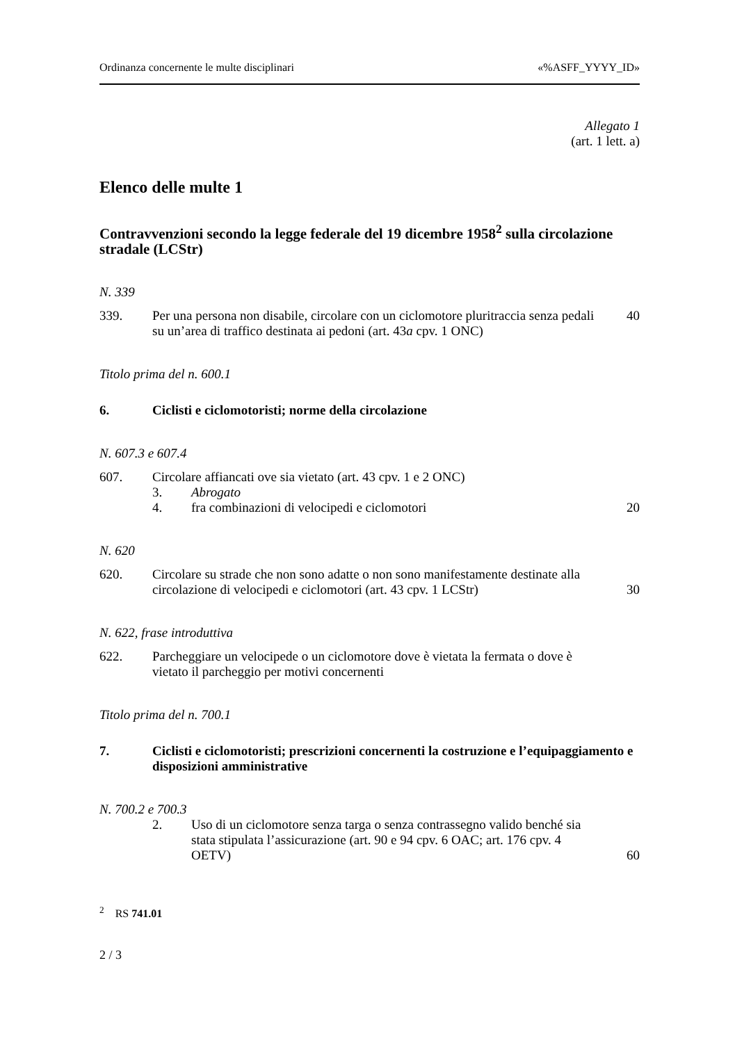Ordinanza concernente le multe disciplinari «%ASFF_YYYY_ID»
Allegato 1
(art. 1 lett. a)
Elenco delle multe 1
Contravvenzioni secondo la legge federale del 19 dicembre 1958<sup>2</sup> sulla circolazione stradale (LCStr)
N. 339
339. Per una persona non disabile, circolare con un ciclomotore pluritraccia senza pedali su un’area di traffico destinata ai pedoni (art. 43a cpv. 1 ONC) 40
Titolo prima del n. 600.1
6. Ciclisti e ciclomotoristi; norme della circolazione
N. 607.3 e 607.4
607. Circolare affiancati ove sia vietato (art. 43 cpv. 1 e 2 ONC)
3. Abrogato
4. fra combinazioni di velocipedi e ciclomotori
20
N. 620
620. Circolare su strade che non sono adatte o non sono manifestamente destinate alla circolazione di velocipedi e ciclomotori (art. 43 cpv. 1 LCStr) 30
N. 622, frase introduttiva
622. Parcheggiare un velocipede o un ciclomotore dove è vietata la fermata o dove è vietato il parcheggio per motivi concernenti
Titolo prima del n. 700.1
7. Ciclisti e ciclomotoristi; prescrizioni concernenti la costruzione e l’equipaggiamento e disposizioni amministrative
N. 700.2 e 700.3
2. Uso di un ciclomotore senza targa o senza contrassegno valido benché sia stata stipulata l’assicurazione (art. 90 e 94 cpv. 6 OAC; art. 176 cpv. 4 OETV)
60
<sup>2</sup> RS 741.01
2 / 3